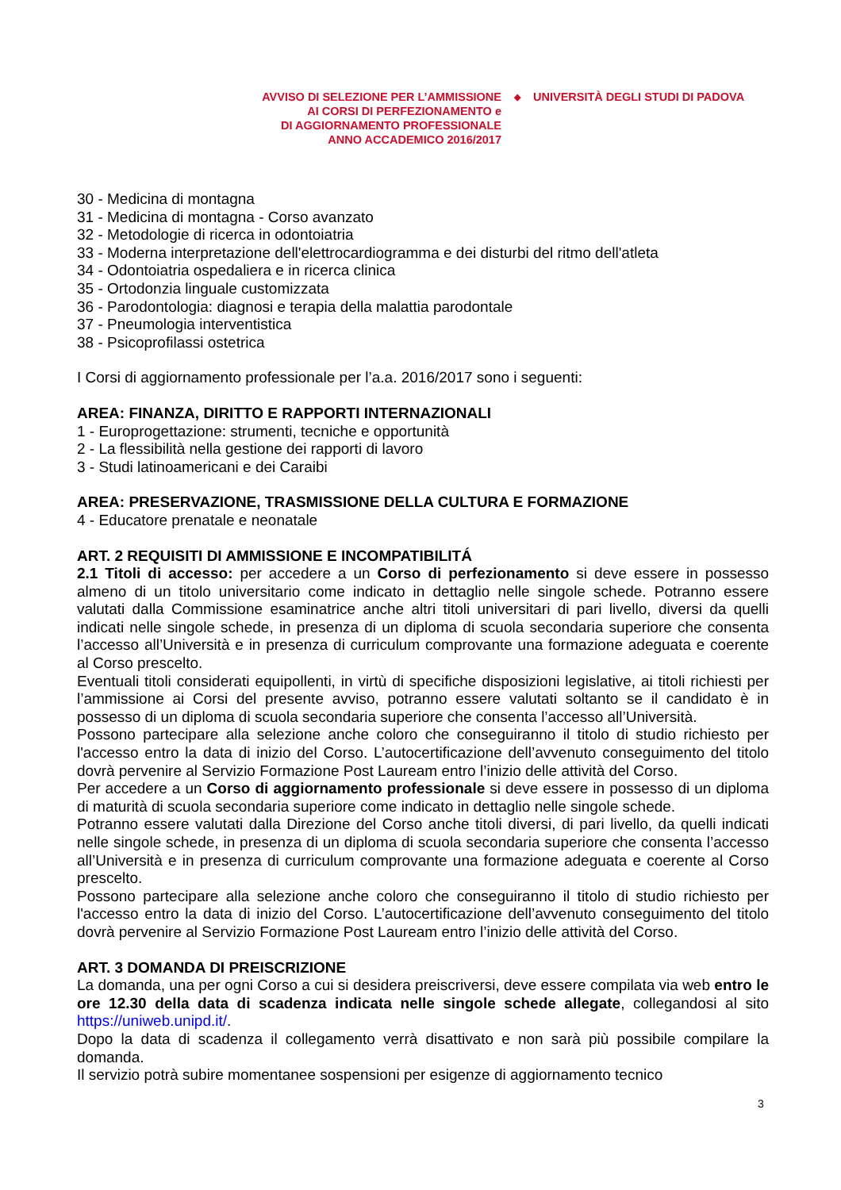AVVISO DI SELEZIONE PER L’AMMISSIONE
AI CORSI DI PERFEZIONAMENTO e
DI AGGIORNAMENTO PROFESSIONALE
ANNO ACCADEMICO 2016/2017
◆
UNIVERSITÀ DEGLI STUDI DI PADOVA
30 - Medicina di montagna
31 - Medicina di montagna - Corso avanzato
32 - Metodologie di ricerca in odontoiatria
33 - Moderna interpretazione dell'elettrocardiogramma e dei disturbi del ritmo dell'atleta
34 - Odontoiatria ospedaliera e in ricerca clinica
35 - Ortodonzia linguale customizzata
36 - Parodontologia: diagnosi e terapia della malattia parodontale
37 - Pneumologia interventistica
38 - Psicoprofilassi ostetrica
I Corsi di aggiornamento professionale per l’a.a. 2016/2017 sono i seguenti:
AREA: FINANZA, DIRITTO E RAPPORTI INTERNAZIONALI
1 - Europrogettazione: strumenti, tecniche e opportunità
2 - La flessibilità nella gestione dei rapporti di lavoro
3 - Studi latinoamericani e dei Caraibi
AREA: PRESERVAZIONE, TRASMISSIONE DELLA CULTURA E FORMAZIONE
4 - Educatore prenatale e neonatale
ART. 2 REQUISITI DI AMMISSIONE E INCOMPATIBILITÁ
2.1 Titoli di accesso: per accedere a un Corso di perfezionamento si deve essere in possesso almeno di un titolo universitario come indicato in dettaglio nelle singole schede. Potranno essere valutati dalla Commissione esaminatrice anche altri titoli universitari di pari livello, diversi da quelli indicati nelle singole schede, in presenza di un diploma di scuola secondaria superiore che consenta l’accesso all’Università e in presenza di curriculum comprovante una formazione adeguata e coerente al Corso prescelto.
Eventuali titoli considerati equipollenti, in virtù di specifiche disposizioni legislative, ai titoli richiesti per l’ammissione ai Corsi del presente avviso, potranno essere valutati soltanto se il candidato è in possesso di un diploma di scuola secondaria superiore che consenta l’accesso all’Università.
Possono partecipare alla selezione anche coloro che conseguiranno il titolo di studio richiesto per l'accesso entro la data di inizio del Corso. L’autocertificazione dell’avvenuto conseguimento del titolo dovrà pervenire al Servizio Formazione Post Lauream entro l’inizio delle attività del Corso.
Per accedere a un Corso di aggiornamento professionale si deve essere in possesso di un diploma di maturità di scuola secondaria superiore come indicato in dettaglio nelle singole schede.
Potranno essere valutati dalla Direzione del Corso anche titoli diversi, di pari livello, da quelli indicati nelle singole schede, in presenza di un diploma di scuola secondaria superiore che consenta l’accesso all’Università e in presenza di curriculum comprovante una formazione adeguata e coerente al Corso prescelto.
Possono partecipare alla selezione anche coloro che conseguiranno il titolo di studio richiesto per l'accesso entro la data di inizio del Corso. L’autocertificazione dell’avvenuto conseguimento del titolo dovrà pervenire al Servizio Formazione Post Lauream entro l’inizio delle attività del Corso.
ART. 3 DOMANDA DI PREISCRIZIONE
La domanda, una per ogni Corso a cui si desidera preiscriversi, deve essere compilata via web entro le ore 12.30 della data di scadenza indicata nelle singole schede allegate, collegandosi al sito https://uniweb.unipd.it/.
Dopo la data di scadenza il collegamento verrà disattivato e non sarà più possibile compilare la domanda.
Il servizio potrà subire momentanee sospensioni per esigenze di aggiornamento tecnico
3